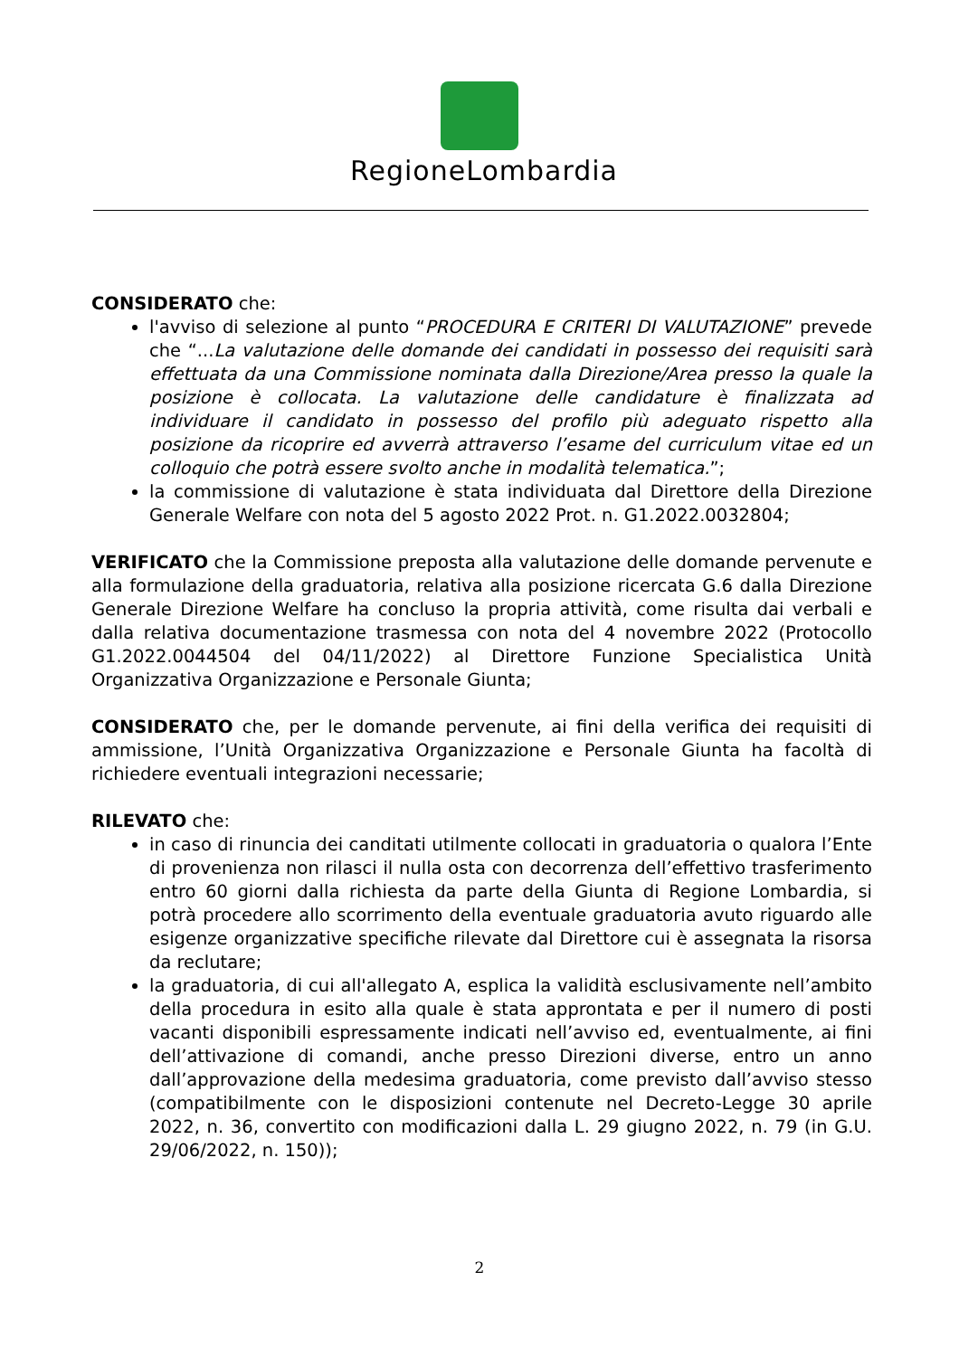RegioneLombardia
CONSIDERATO che:
l'avviso di selezione al punto “PROCEDURA E CRITERI DI VALUTAZIONE” prevede che “...La valutazione delle domande dei candidati in possesso dei requisiti sarà effettuata da una Commissione nominata dalla Direzione/Area presso la quale la posizione è collocata. La valutazione delle candidature è finalizzata ad individuare il candidato in possesso del profilo più adeguato rispetto alla posizione da ricoprire ed avverrà attraverso l’esame del curriculum vitae ed un colloquio che potrà essere svolto anche in modalità telematica.”;
la commissione di valutazione è stata individuata dal Direttore della Direzione Generale Welfare con nota del 5 agosto 2022 Prot. n. G1.2022.0032804;
VERIFICATO che la Commissione preposta alla valutazione delle domande pervenute e alla formulazione della graduatoria, relativa alla posizione ricercata G.6 dalla Direzione Generale Direzione Welfare ha concluso la propria attività, come risulta dai verbali e dalla relativa documentazione trasmessa con nota del 4 novembre 2022 (Protocollo G1.2022.0044504 del 04/11/2022) al Direttore Funzione Specialistica Unità Organizzativa Organizzazione e Personale Giunta;
CONSIDERATO che, per le domande pervenute, ai fini della verifica dei requisiti di ammissione, l’Unità Organizzativa Organizzazione e Personale Giunta ha facoltà di richiedere eventuali integrazioni necessarie;
RILEVATO che:
in caso di rinuncia dei canditati utilmente collocati in graduatoria o qualora l’Ente di provenienza non rilasci il nulla osta con decorrenza dell’effettivo trasferimento entro 60 giorni dalla richiesta da parte della Giunta di Regione Lombardia, si potrà procedere allo scorrimento della eventuale graduatoria avuto riguardo alle esigenze organizzative specifiche rilevate dal Direttore cui è assegnata la risorsa da reclutare;
la graduatoria, di cui all'allegato A, esplica la validità esclusivamente nell’ambito della procedura in esito alla quale è stata approntata e per il numero di posti vacanti disponibili espressamente indicati nell’avviso ed, eventualmente, ai fini dell’attivazione di comandi, anche presso Direzioni diverse, entro un anno dall’approvazione della medesima graduatoria, come previsto dall’avviso stesso (compatibilmente con le disposizioni contenute nel Decreto-Legge 30 aprile 2022, n. 36, convertito con modificazioni dalla L. 29 giugno 2022, n. 79 (in G.U. 29/06/2022, n. 150));
2